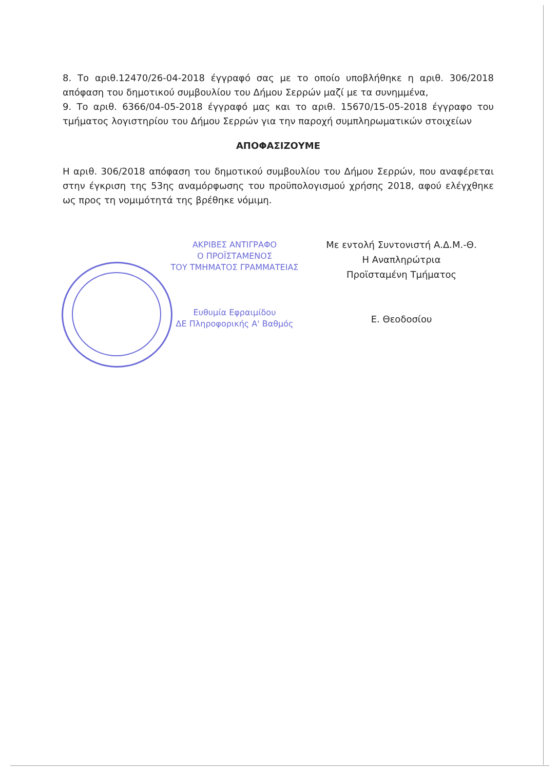8. Το αριθ.12470/26-04-2018 έγγραφό σας με το οποίο υποβλήθηκε η αριθ. 306/2018 απόφαση του δημοτικού συμβουλίου του Δήμου Σερρών μαζί με τα συνημμένα,
9. Το αριθ. 6366/04-05-2018 έγγραφό μας και το αριθ. 15670/15-05-2018 έγγραφο του τμήματος λογιστηρίου του Δήμου Σερρών για την παροχή συμπληρωματικών στοιχείων
ΑΠΟΦΑΣΙΖΟΥΜΕ
Η αριθ. 306/2018 απόφαση του δημοτικού συμβουλίου του Δήμου Σερρών, που αναφέρεται στην έγκριση της 53ης αναμόρφωσης του προϋπολογισμού χρήσης 2018, αφού ελέγχθηκε ως προς τη νομιμότητά της βρέθηκε νόμιμη.
ΑΚΡΙΒΕΣ ΑΝΤΙΓΡΑΦΟ
Ο ΠΡΟΪΣΤΑΜΕΝΟΣ
ΤΟΥ ΤΜΗΜΑΤΟΣ ΓΡΑΜΜΑΤΕΙΑΣ
Ευθυμία Εφραιμίδου
ΔΕ Πληροφορικής Α' Βαθμός
Με εντολή Συντονιστή Α.Δ.Μ.-Θ.
Η Αναπληρώτρια
Προϊσταμένη Τμήματος
Ε. Θεοδοσίου